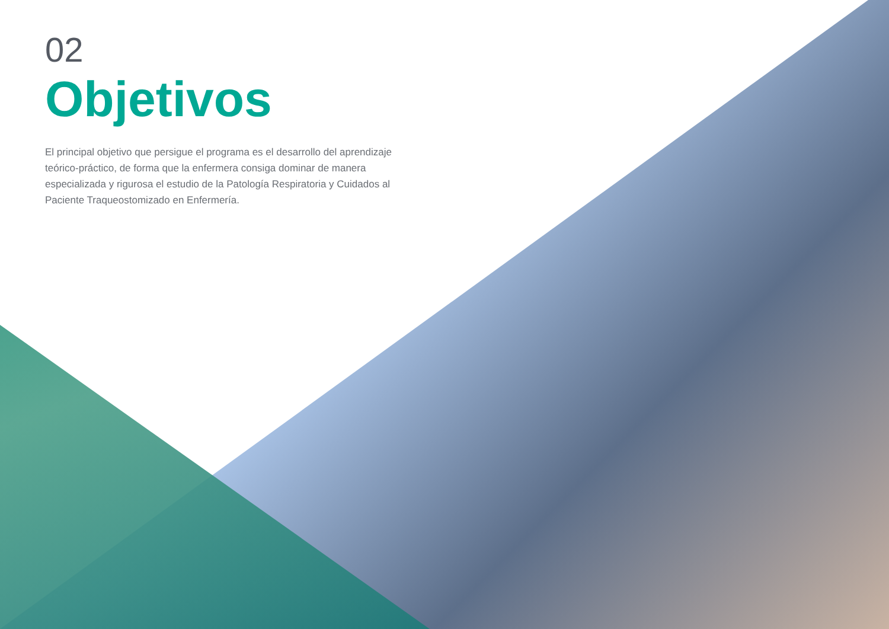02
Objetivos
El principal objetivo que persigue el programa es el desarrollo del aprendizaje teórico-práctico, de forma que la enfermera consiga dominar de manera especializada y rigurosa el estudio de la Patología Respiratoria y Cuidados al Paciente Traqueostomizado en Enfermería.